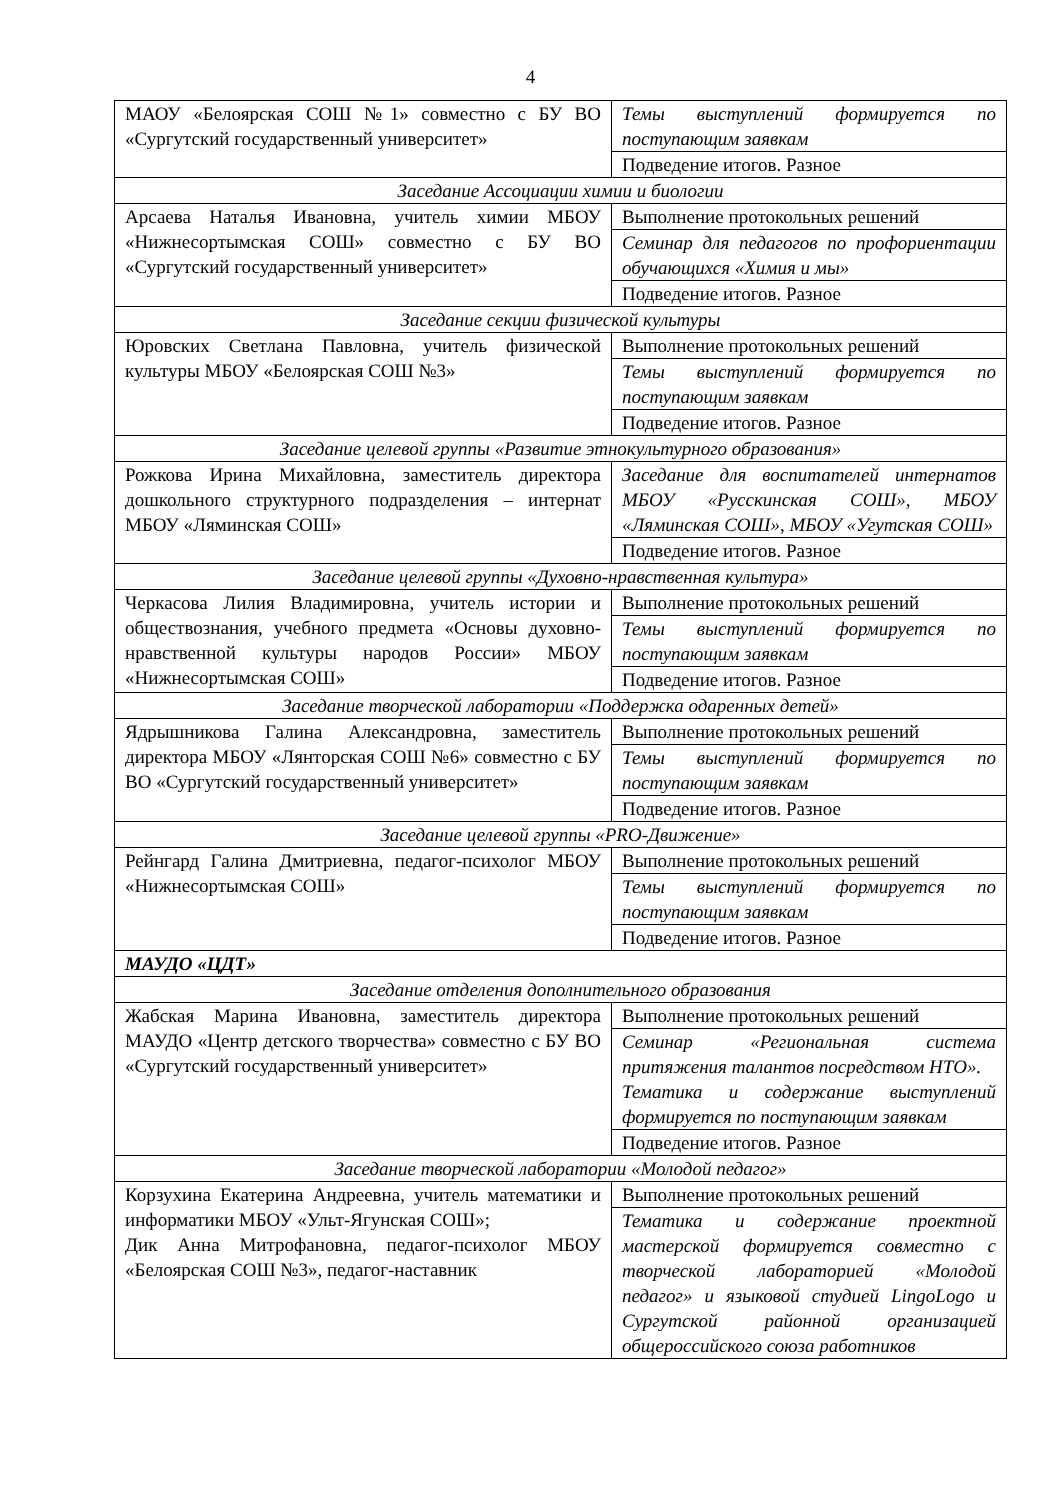4
| МАОУ «Белоярская СОШ №1» совместно с БУ ВО «Сургутский государственный университет» | Темы выступлений формируется по поступающим заявкам |
| | Подведение итогов. Разное |
| Заседание Ассоциации химии и биологии | |
| Арсаева Наталья Ивановна, учитель химии МБОУ «Нижнесортымская СОШ» совместно с БУ ВО «Сургутский государственный университет» | Выполнение протокольных решений |
| | Семинар для педагогов по профориентации обучающихся «Химия и мы» |
| | Подведение итогов. Разное |
| Заседание секции физической культуры | |
| Юровских Светлана Павловна, учитель физической культуры МБОУ «Белоярская СОШ №3» | Выполнение протокольных решений |
| | Темы выступлений формируется по поступающим заявкам |
| | Подведение итогов. Разное |
| Заседание целевой группы «Развитие этнокультурного образования» | |
| Рожкова Ирина Михайловна, заместитель директора дошкольного структурного подразделения – интернат МБОУ «Ляминская СОШ» | Заседание для воспитателей интернатов МБОУ «Русскинская СОШ», МБОУ «Ляминская СОШ», МБОУ «Угутская СОШ» |
| | Подведение итогов. Разное |
| Заседание целевой группы «Духовно-нравственная культура» | |
| Черкасова Лилия Владимировна, учитель истории и обществознания, учебного предмета «Основы духовно-нравственной культуры народов России» МБОУ «Нижнесортымская СОШ» | Выполнение протокольных решений |
| | Темы выступлений формируется по поступающим заявкам |
| | Подведение итогов. Разное |
| Заседание творческой лаборатории «Поддержка одаренных детей» | |
| Ядрышникова Галина Александровна, заместитель директора МБОУ «Лянторская СОШ №6» совместно с БУ ВО «Сургутский государственный университет» | Выполнение протокольных решений |
| | Темы выступлений формируется по поступающим заявкам |
| | Подведение итогов. Разное |
| Заседание целевой группы «PRO-Движение» | |
| Рейнгард Галина Дмитриевна, педагог-психолог МБОУ «Нижнесортымская СОШ» | Выполнение протокольных решений |
| | Темы выступлений формируется по поступающим заявкам |
| | Подведение итогов. Разное |
| МАУДО «ЦДТ» | |
| Заседание отделения дополнительного образования | |
| Жабская Марина Ивановна, заместитель директора МАУДО «Центр детского творчества» совместно с БУ ВО «Сургутский государственный университет» | Выполнение протокольных решений |
| | Семинар «Региональная система притяжения талантов посредством НТО». Тематика и содержание выступлений формируется по поступающим заявкам |
| | Подведение итогов. Разное |
| Заседание творческой лаборатории «Молодой педагог» | |
| Корзухина Екатерина Андреевна, учитель математики и информатики МБОУ «Ульт-Ягунская СОШ»; Дик Анна Митрофановна, педагог-психолог МБОУ «Белоярская СОШ №3», педагог-наставник | Выполнение протокольных решений |
| | Тематика и содержание проектной мастерской формируется совместно с творческой лабораторией «Молодой педагог» и языковой студией LingoLogo и Сургутской районной организацией общероссийского союза работников |